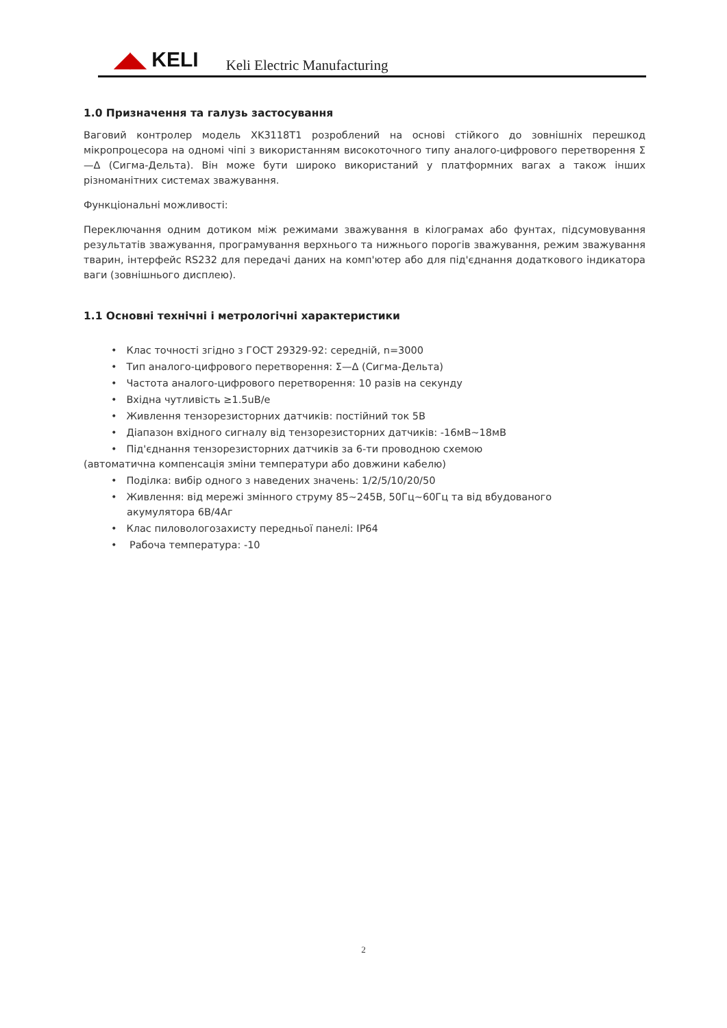◢◣ KELI
Keli Electric Manufacturing
1.0 Призначення та галузь застосування
Ваговий контролер модель XK3118T1 розроблений на основі стійкого до зовнішніх перешкод мікропроцесора на одномі чіпі з використанням високоточного типу аналого-цифрового перетворення Σ—Δ (Сигма-Дельта). Він може бути широко використаний у платформних вагах а також інших різноманітних системах зважування.
Функціональні можливості:
Переключання одним дотиком між режимами зважування в кілограмах або фунтах, підсумовування результатів зважування, програмування верхнього та нижнього порогів зважування, режим зважування тварин, інтерфейс RS232 для передачі даних на комп'ютер або для під'єднання додаткового індикатора ваги (зовнішнього дисплею).
1.1 Основні технічні і метрологічні характеристики
• Клас точності згідно з ГОСТ 29329-92: середній, n=3000
• Тип аналого-цифрового перетворення: Σ—Δ (Сигма-Дельта)
• Частота аналого-цифрового перетворення: 10 разів на секунду
• Вхідна чутливість ≥1.5uB/e
• Живлення тензорезисторних датчиків: постійний ток 5В
• Діапазон вхідного сигналу від тензорезисторних датчиків: -16мВ~18мВ
• Під'єднання тензорезисторних датчиків за 6-ти проводною схемою
(автоматична компенсація зміни температури або довжини кабелю)
• Поділка: вибір одного з наведених значень: 1/2/5/10/20/50
• Живлення: від мережі змінного струму 85~245В, 50Гц~60Гц та від вбудованого
акумулятора 6В/4Аг
• Клас пиловологозахисту передньої панелі: IP64
• Рабоча температура: -10
2